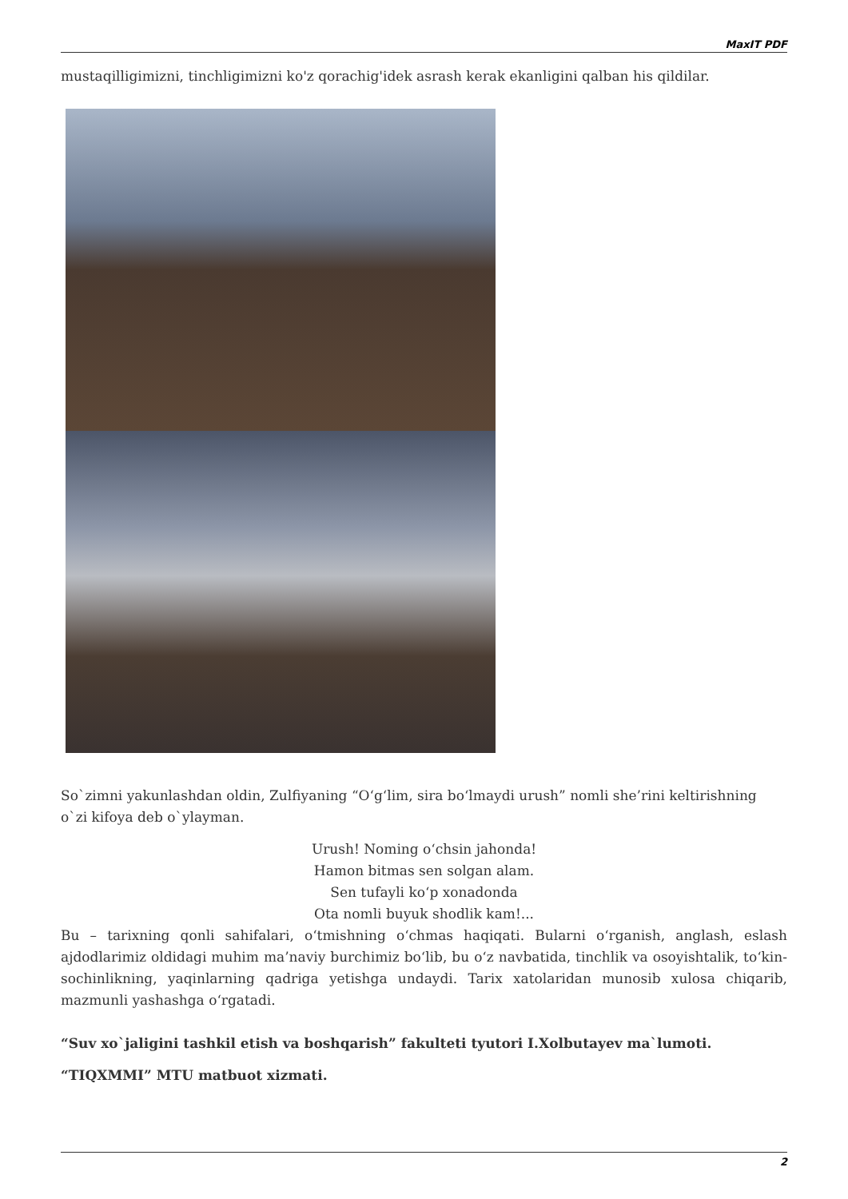MaxIT PDF
mustaqilligimizni, tinchligimizni ko'z qorachig'idek asrash kerak ekanligini qalban his qildilar.
So`zimni yakunlashdan oldin, Zulfiyaning “O‘g‘lim, sira bo‘lmaydi urush” nomli she’rini keltirishning o`zi kifoya deb o`ylayman.
Urush! Noming o‘chsin jahonda!
Hamon bitmas sen solgan alam.
Sen tufayli ko‘p xonadonda
Ota nomli buyuk shodlik kam!...
Bu – tarixning qonli sahifalari, o‘tmishning o‘chmas haqiqati. Bularni o‘rganish, anglash, eslash ajdodlarimiz oldidagi muhim ma’naviy burchimiz bo‘lib, bu o‘z navbatida, tinchlik va osoyishtalik, to‘kin-sochinlikning, yaqinlarning qadriga yetishga undaydi. Tarix xatolaridan munosib xulosa chiqarib, mazmunli yashashga o‘rgatadi.
“Suv xo`jaligini tashkil etish va boshqarish” fakulteti tyutori I.Xolbutayev ma`lumoti.
“TIQXMMI” MTU matbuot xizmati.
2